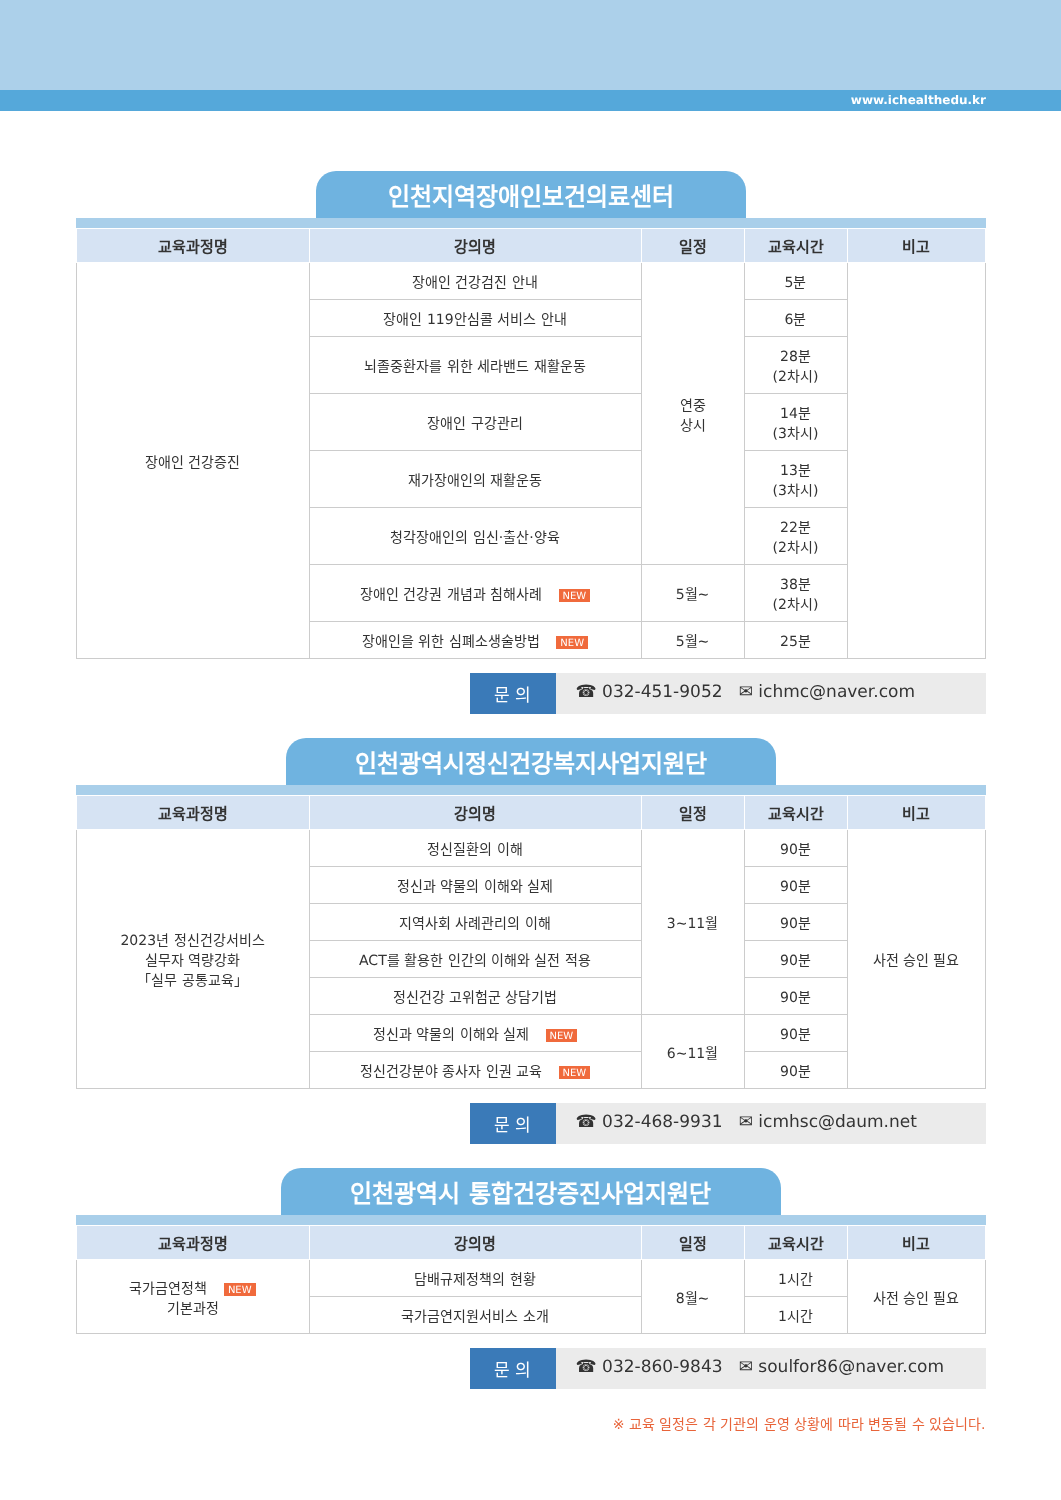www.ichealthedu.kr
인천지역장애인보건의료센터
| 교육과정명 | 강의명 | 일정 | 교육시간 | 비고 |
| --- | --- | --- | --- | --- |
| 장애인 건강증진 | 장애인 건강검진 안내 | 연중 상시 | 5분 | |
| | 장애인 119안심콜 서비스 안내 | | 6분 | |
| | 뇌졸중환자를 위한 세라밴드 재활운동 | | 28분 (2차시) | |
| | 장애인 구강관리 | | 14분 (3차시) | |
| | 재가장애인의 재활운동 | | 13분 (3차시) | |
| | 청각장애인의 임신·출산·양육 | | 22분 (2차시) | |
| | 장애인 건강권 개념과 침해사례 NEW | 5월~ | 38분 (2차시) | |
| | 장애인을 위한 심폐소생술방법 NEW | 5월~ | 25분 | |
문 의 ☎ 032-451-9052 ✉ ichmc@naver.com
인천광역시정신건강복지사업지원단
| 교육과정명 | 강의명 | 일정 | 교육시간 | 비고 |
| --- | --- | --- | --- | --- |
| 2023년 정신건강서비스 실무자 역량강화 「실무 공통교육」 | 정신질환의 이해 | 3~11월 | 90분 | 사전 승인 필요 |
| | 정신과 약물의 이해와 실제 | | 90분 | |
| | 지역사회 사례관리의 이해 | | 90분 | |
| | ACT를 활용한 인간의 이해와 실전 적용 | | 90분 | |
| | 정신건강 고위험군 상담기법 | | 90분 | |
| | 정신과 약물의 이해와 실제 NEW | 6~11월 | 90분 | |
| | 정신건강분야 종사자 인권 교육 NEW | | 90분 | |
문 의 ☎ 032-468-9931 ✉ icmhsc@daum.net
인천광역시 통합건강증진사업지원단
| 교육과정명 | 강의명 | 일정 | 교육시간 | 비고 |
| --- | --- | --- | --- | --- |
| 국가금연정책 NEW 기본과정 | 담배규제정책의 현황 | 8월~ | 1시간 | 사전 승인 필요 |
| | 국가금연지원서비스 소개 | | 1시간 | |
문 의 ☎ 032-860-9843 ✉ soulfor86@naver.com
※ 교육 일정은 각 기관의 운영 상황에 따라 변동될 수 있습니다.